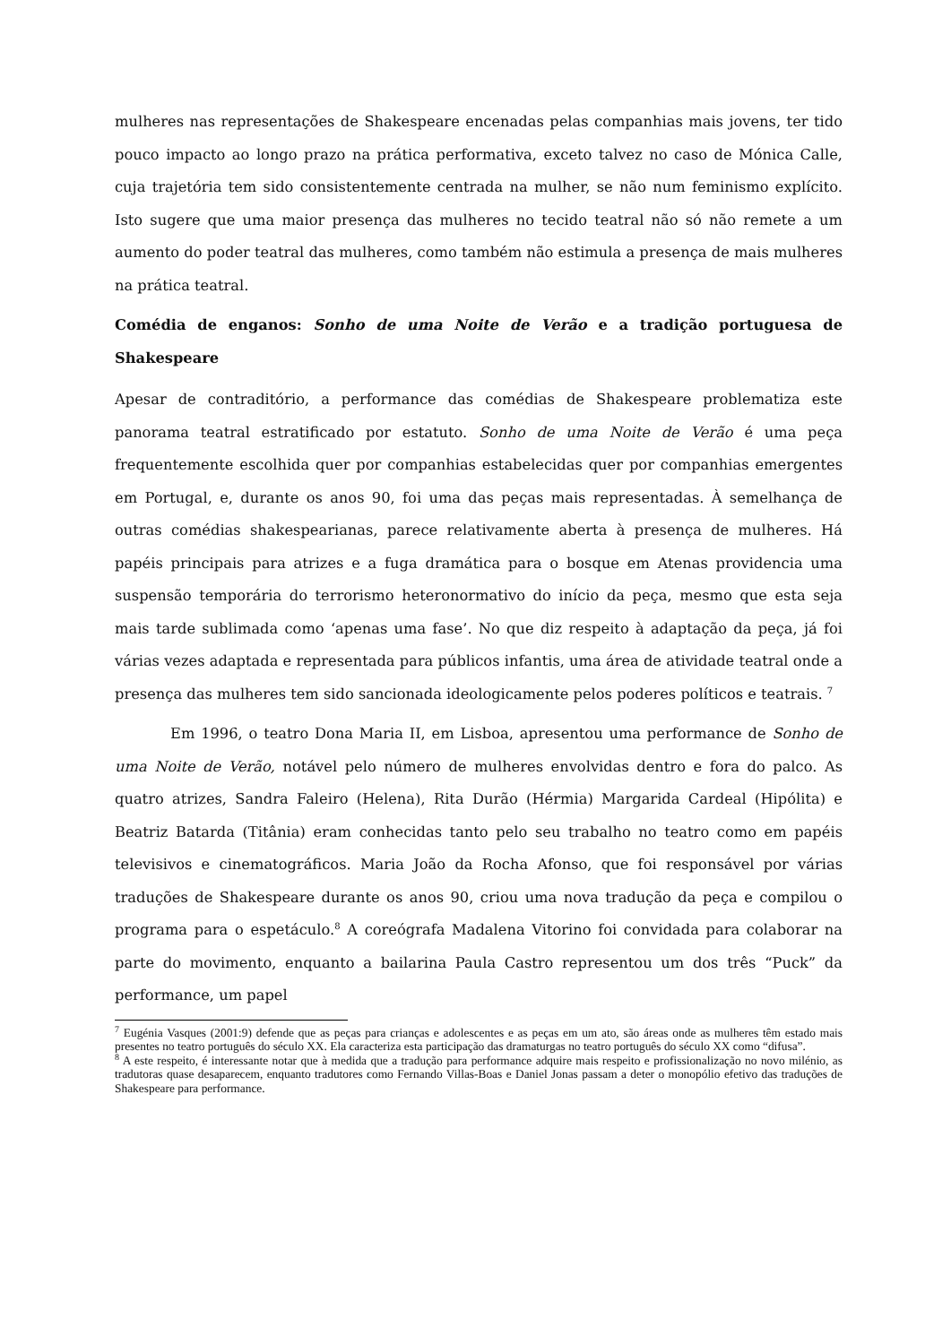mulheres nas representações de Shakespeare encenadas pelas companhias mais jovens, ter tido pouco impacto ao longo prazo na prática performativa, exceto talvez no caso de Mónica Calle, cuja trajetória tem sido consistentemente centrada na mulher, se não num feminismo explícito. Isto sugere que uma maior presença das mulheres no tecido teatral não só não remete a um aumento do poder teatral das mulheres, como também não estimula a presença de mais mulheres na prática teatral.
Comédia de enganos: Sonho de uma Noite de Verão e a tradição portuguesa de Shakespeare
Apesar de contraditório, a performance das comédias de Shakespeare problematiza este panorama teatral estratificado por estatuto. Sonho de uma Noite de Verão é uma peça frequentemente escolhida quer por companhias estabelecidas quer por companhias emergentes em Portugal, e, durante os anos 90, foi uma das peças mais representadas. À semelhança de outras comédias shakespearianas, parece relativamente aberta à presença de mulheres. Há papéis principais para atrizes e a fuga dramática para o bosque em Atenas providencia uma suspensão temporária do terrorismo heteronormativo do início da peça, mesmo que esta seja mais tarde sublimada como ‘apenas uma fase’. No que diz respeito à adaptação da peça, já foi várias vezes adaptada e representada para públicos infantis, uma área de atividade teatral onde a presença das mulheres tem sido sancionada ideologicamente pelos poderes políticos e teatrais. <sup>7</sup>
Em 1996, o teatro Dona Maria II, em Lisboa, apresentou uma performance de Sonho de uma Noite de Verão, notável pelo número de mulheres envolvidas dentro e fora do palco. As quatro atrizes, Sandra Faleiro (Helena), Rita Durão (Hérmia) Margarida Cardeal (Hipólita) e Beatriz Batarda (Titânia) eram conhecidas tanto pelo seu trabalho no teatro como em papéis televisivos e cinematográficos. Maria João da Rocha Afonso, que foi responsável por várias traduções de Shakespeare durante os anos 90, criou uma nova tradução da peça e compilou o programa para o espetáculo.<sup>8</sup> A coreógrafa Madalena Vitorino foi convidada para colaborar na parte do movimento, enquanto a bailarina Paula Castro representou um dos três “Puck” da performance, um papel
<sup>7</sup> Eugénia Vasques (2001:9) defende que as peças para crianças e adolescentes e as peças em um ato, são áreas onde as mulheres têm estado mais presentes no teatro português do século XX. Ela caracteriza esta participação das dramaturgas no teatro português do século XX como “difusa”.
<sup>8</sup> A este respeito, é interessante notar que à medida que a tradução para performance adquire mais respeito e profissionalização no novo milénio, as tradutoras quase desaparecem, enquanto tradutores como Fernando Villas-Boas e Daniel Jonas passam a deter o monopólio efetivo das traduções de Shakespeare para performance.